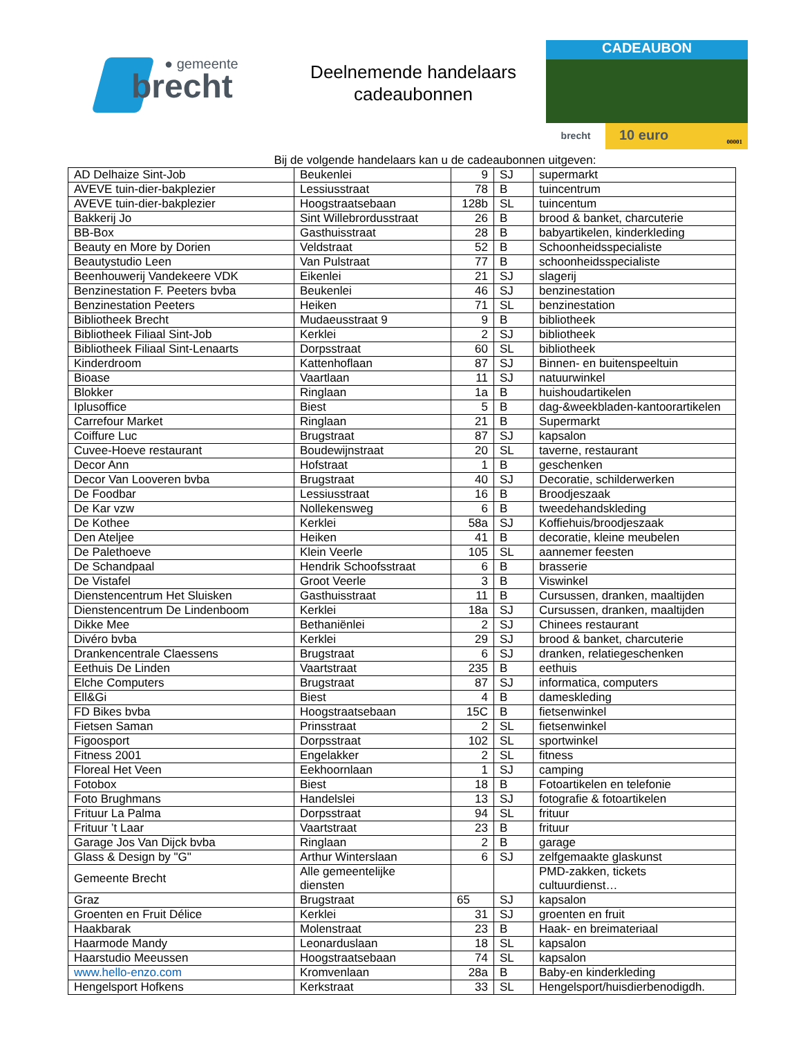● gemeente
brecht
Deelnemende handelaars
cadeaubonnen
CADEAUBON
brecht
10 euro
00001
Bij de volgende handelaars kan u de cadeaubonnen uitgeven:
| AD Delhaize Sint-Job | Beukenlei | 9 | SJ | supermarkt |
| AVEVE tuin-dier-bakplezier | Lessiusstraat | 78 | B | tuincentrum |
| AVEVE tuin-dier-bakplezier | Hoogstraatsebaan | 128b | SL | tuincentum |
| Bakkerij Jo | Sint Willebrordusstraat | 26 | B | brood & banket, charcuterie |
| BB-Box | Gasthuisstraat | 28 | B | babyartikelen, kinderkleding |
| Beauty en More by Dorien | Veldstraat | 52 | B | Schoonheidsspecialiste |
| Beautystudio Leen | Van Pulstraat | 77 | B | schoonheidsspecialiste |
| Beenhouwerij Vandekeere VDK | Eikenlei | 21 | SJ | slagerij |
| Benzinestation F. Peeters bvba | Beukenlei | 46 | SJ | benzinestation |
| Benzinestation Peeters | Heiken | 71 | SL | benzinestation |
| Bibliotheek Brecht | Mudaeusstraat 9 | 9 | B | bibliotheek |
| Bibliotheek Filiaal Sint-Job | Kerklei | 2 | SJ | bibliotheek |
| Bibliotheek Filiaal Sint-Lenaarts | Dorpsstraat | 60 | SL | bibliotheek |
| Kinderdroom | Kattenhoflaan | 87 | SJ | Binnen- en buitenspeeltuin |
| Bioase | Vaartlaan | 11 | SJ | natuurwinkel |
| Blokker | Ringlaan | 1a | B | huishoudartikelen |
| Iplusoffice | Biest | 5 | B | dag-&weekbladen-kantoorartikelen |
| Carrefour Market | Ringlaan | 21 | B | Supermarkt |
| Coiffure Luc | Brugstraat | 87 | SJ | kapsalon |
| Cuvee-Hoeve restaurant | Boudewijnstraat | 20 | SL | taverne, restaurant |
| Decor Ann | Hofstraat | 1 | B | geschenken |
| Decor Van Looveren bvba | Brugstraat | 40 | SJ | Decoratie, schilderwerken |
| De Foodbar | Lessiusstraat | 16 | B | Broodjeszaak |
| De Kar vzw | Nollekensweg | 6 | B | tweedehandskleding |
| De Kothee | Kerklei | 58a | SJ | Koffiehuis/broodjeszaak |
| Den Ateljee | Heiken | 41 | B | decoratie, kleine meubelen |
| De Palethoeve | Klein Veerle | 105 | SL | aannemer feesten |
| De Schandpaal | Hendrik Schoofsstraat | 6 | B | brasserie |
| De Vistafel | Groot Veerle | 3 | B | Viswinkel |
| Dienstencentrum Het Sluisken | Gasthuisstraat | 11 | B | Cursussen, dranken, maaltijden |
| Dienstencentrum De Lindenboom | Kerklei | 18a | SJ | Cursussen, dranken, maaltijden |
| Dikke Mee | Bethaniënlei | 2 | SJ | Chinees restaurant |
| Divéro bvba | Kerklei | 29 | SJ | brood & banket, charcuterie |
| Drankencentrale Claessens | Brugstraat | 6 | SJ | dranken, relatiegeschenken |
| Eethuis De Linden | Vaartstraat | 235 | B | eethuis |
| Elche Computers | Brugstraat | 87 | SJ | informatica, computers |
| Ell&Gi | Biest | 4 | B | dameskleding |
| FD Bikes bvba | Hoogstraatsebaan | 15C | B | fietsenwinkel |
| Fietsen Saman | Prinsstraat | 2 | SL | fietsenwinkel |
| Figoosport | Dorpsstraat | 102 | SL | sportwinkel |
| Fitness 2001 | Engelakker | 2 | SL | fitness |
| Floreal Het Veen | Eekhoornlaan | 1 | SJ | camping |
| Fotobox | Biest | 18 | B | Fotoartikelen en telefonie |
| Foto Brughmans | Handelslei | 13 | SJ | fotografie & fotoartikelen |
| Frituur La Palma | Dorpsstraat | 94 | SL | frituur |
| Frituur ’t Laar | Vaartstraat | 23 | B | frituur |
| Garage Jos Van Dijck bvba | Ringlaan | 2 | B | garage |
| Glass & Design by "G" | Arthur Winterslaan | 6 | SJ | zelfgemaakte glaskunst |
| Gemeente Brecht | Alle gemeentelijke diensten | | | PMD-zakken, tickets cultuurdienst… |
| Graz | Brugstraat | 65 | SJ | kapsalon |
| Groenten en Fruit Délice | Kerklei | 31 | SJ | groenten en fruit |
| Haakbarak | Molenstraat | 23 | B | Haak- en breimateriaal |
| Haarmode Mandy | Leonarduslaan | 18 | SL | kapsalon |
| Haarstudio Meeussen | Hoogstraatsebaan | 74 | SL | kapsalon |
| www.hello-enzo.com | Kromvenlaan | 28a | B | Baby-en kinderkleding |
| Hengelsport Hofkens | Kerkstraat | 33 | SL | Hengelsport/huisdierbenodigdh. |